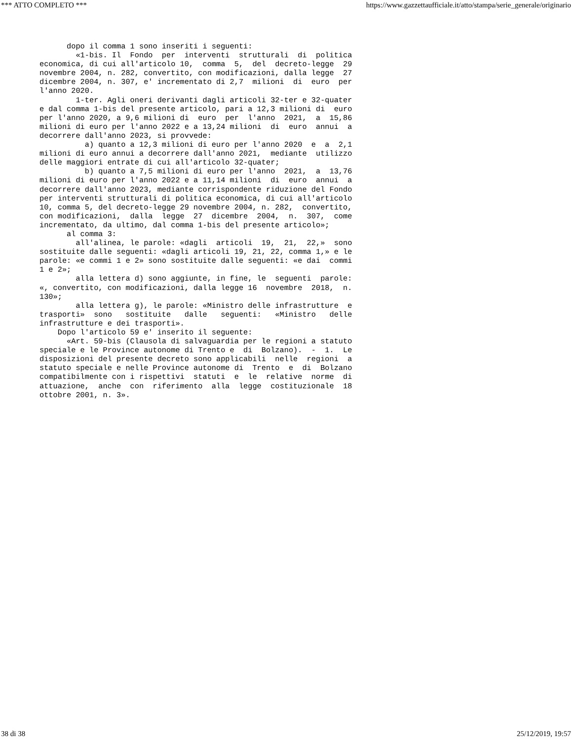*** ATTO COMPLETO *** https://www.gazzettaufficiale.it/atto/stampa/serie_generale/originario
      dopo il comma 1 sono inseriti i seguenti:
        «1-bis. Il  Fondo  per  interventi  strutturali  di  politica
economica, di cui all'articolo 10,  comma  5,  del  decreto-legge  29
novembre 2004, n. 282, convertito, con modificazioni, dalla legge  27
dicembre 2004, n. 307, e' incrementato di 2,7  milioni  di  euro  per
l'anno 2020.
        1-ter. Agli oneri derivanti dagli articoli 32-ter e 32-quater
e dal comma 1-bis del presente articolo, pari a 12,3 milioni di  euro
per l'anno 2020, a 9,6 milioni di  euro  per  l'anno  2021,  a  15,86
milioni di euro per l'anno 2022 e a 13,24 milioni  di  euro  annui  a
decorrere dall'anno 2023, si provvede:
          a) quanto a 12,3 milioni di euro per l'anno 2020  e  a  2,1
milioni di euro annui a decorrere dall'anno 2021,  mediante  utilizzo
delle maggiori entrate di cui all'articolo 32-quater;
          b) quanto a 7,5 milioni di euro per l'anno  2021,  a  13,76
milioni di euro per l'anno 2022 e a 11,14 milioni  di  euro  annui  a
decorrere dall'anno 2023, mediante corrispondente riduzione del Fondo
per interventi strutturali di politica economica, di cui all'articolo
10, comma 5, del decreto-legge 29 novembre 2004, n. 282,  convertito,
con modificazioni,  dalla  legge  27  dicembre  2004,  n.  307,  come
incrementato, da ultimo, dal comma 1-bis del presente articolo»;
      al comma 3:
        all'alinea, le parole: «dagli  articoli  19,  21,  22,»  sono
sostituite dalle seguenti: «dagli articoli 19, 21, 22, comma 1,» e le
parole: «e commi 1 e 2» sono sostituite dalle seguenti: «e dai  commi
1 e 2»;
        alla lettera d) sono aggiunte, in fine, le  seguenti  parole:
«, convertito, con modificazioni, dalla legge 16  novembre  2018,  n.
130»;
        alla lettera g), le parole: «Ministro delle infrastrutture  e
trasporti»  sono   sostituite   dalle   seguenti:   «Ministro   delle
infrastrutture e dei trasporti».
    Dopo l'articolo 59 e' inserito il seguente:
      «Art. 59-bis (Clausola di salvaguardia per le regioni a statuto
speciale e le Province autonome di Trento e  di  Bolzano).  -  1.  Le
disposizioni del presente decreto sono applicabili  nelle  regioni  a
statuto speciale e nelle Province autonome di  Trento  e  di  Bolzano
compatibilmente con i rispettivi  statuti  e  le  relative  norme  di
attuazione,  anche  con  riferimento  alla  legge  costituzionale  18
ottobre 2001, n. 3».
38 di 38 25/12/2019, 19:57